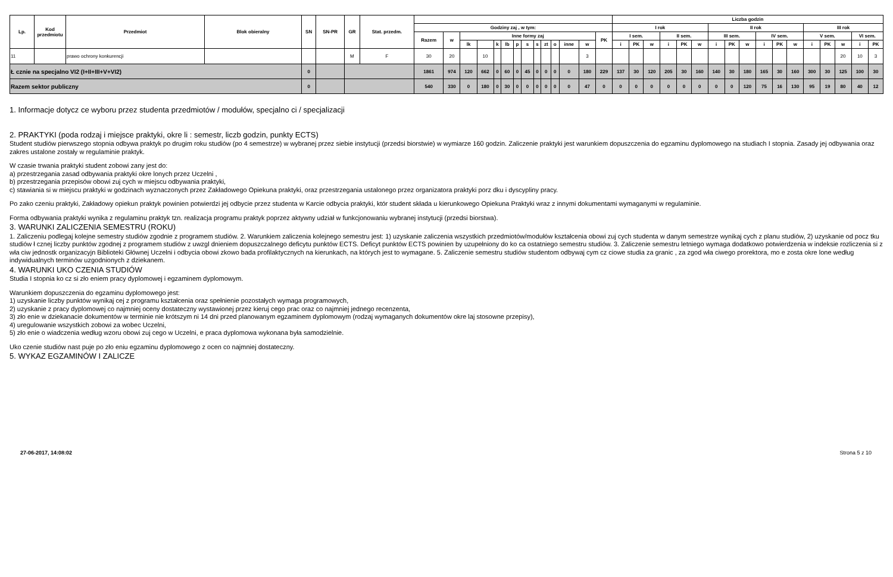| Lp. | Kod przedmiotu | Przedmiot | Blok obieralny | SN | SN-PR | GR | Stat. przedm. | | | | | | | | | | | | | | | Liczba godzin | | | | | | | | | | | | | | | | |
| --- | --- | --- | --- | --- | --- | --- | --- | --- | --- | --- | --- | --- | --- | --- | --- | --- | --- | --- | --- | --- | --- | --- | --- | --- | --- | --- | --- | --- | --- | --- | --- | --- | --- | --- | --- | --- | --- | --- |
| | | | | | | | | Godziny zaj , w tym: | | | | | | | | | | | | | | I rok | | | | | | II rok | | | | | | III rok | | | | |
| | | | | | | | | Razem | w | Inne formy zaj | | | | | | | | | | | PK | I sem. | | | II sem. | | | III sem. | | | IV sem. | | | V sem. | | | VI sem. | |
| | | | | | | | | | | lk | | k | lb | p | s | s | zt | o | inne | w | | i | PK | w | i | PK | w | i | PK | w | i | PK | w | i | PK | w | i | PK |
| 11 | | prawo ochrony konkurencji | | | | M | F | 30 | 20 | | 10 | | | | | | | | | 3 | | | | | | | | | | | | | | | | 20 | 10 | 3 |
| Ł cznie na specjalno VI2 (I+II+III+V+VI2) | | | | 0 | | | | 1861 | 974 | 120 | 662 | 0 | 60 | 0 | 45 | 0 | 0 | 0 | 0 | 180 | 229 | 137 | 30 | 120 | 205 | 30 | 160 | 140 | 30 | 180 | 165 | 30 | 160 | 300 | 30 | 125 | 100 | 30 |
| Razem sektor publiczny | | | | 0 | | | | 540 | 330 | 0 | 180 | 0 | 30 | 0 | 0 | 0 | 0 | 0 | 0 | 47 | 0 | 0 | 0 | 0 | 0 | 0 | 0 | 0 | 0 | 120 | 75 | 16 | 130 | 95 | 19 | 80 | 40 | 12 |
1. Informacje dotycz ce wyboru przez studenta przedmiotów / modułów, specjalno ci / specjalizacji
2. PRAKTYKI (poda rodzaj i miejsce praktyki, okre li : semestr, liczb godzin, punkty ECTS)
Student studiów pierwszego stopnia odbywa praktyk po drugim roku studiów (po 4 semestrze) w wybranej przez siebie instytucji (przedsi biorstwie) w wymiarze 160 godzin. Zaliczenie praktyki jest warunkiem dopuszczenia do egzaminu dyplomowego na studiach I stopnia. Zasady jej odbywania oraz zakres ustalone zostały w regulaminie praktyk.
W czasie trwania praktyki student zobowi zany jest do:
a) przestrzegania zasad odbywania praktyki okre lonych przez Uczelni ,
b) przestrzegania przepisów obowi zuj cych w miejscu odbywania praktyki,
c) stawiania si w miejscu praktyki w godzinach wyznaczonych przez Zakładowego Opiekuna praktyki, oraz przestrzegania ustalonego przez organizatora praktyki porz dku i dyscypliny pracy.
Po zako czeniu praktyki, Zakładowy opiekun praktyk powinien potwierdzi jej odbycie przez studenta w Karcie odbycia praktyki, któr student składa u kierunkowego Opiekuna Praktyki wraz z innymi dokumentami wymaganymi w regulaminie.
Forma odbywania praktyki wynika z regulaminu praktyk tzn. realizacja programu praktyk poprzez aktywny udział w funkcjonowaniu wybranej instytucji (przedsi biorstwa).
3. WARUNKI ZALICZENIA SEMESTRU (ROKU)
1. Zaliczeniu podlegaj kolejne semestry studiów zgodnie z programem studiów. 2. Warunkiem zaliczenia kolejnego semestru jest: 1) uzyskanie zaliczenia wszystkich przedmiotów/modułów kształcenia obowi zuj cych studenta w danym semestrze wynikaj cych z planu studiów, 2) uzyskanie od pocz tku studiów ł cznej liczby punktów zgodnej z programem studiów z uwzgl dnieniem dopuszczalnego deficytu punktów ECTS. Deficyt punktów ECTS powinien by uzupełniony do ko ca ostatniego semestru studiów. 3. Zaliczenie semestru letniego wymaga dodatkowo potwierdzenia w indeksie rozliczenia si z wła ciw jednostk organizacyjn Biblioteki Głównej Uczelni i odbycia obowi zkowo bada profilaktycznych na kierunkach, na których jest to wymagane. 5. Zaliczenie semestru studiów studentom odbywaj cym cz ciowe studia za granic , za zgod wła ciwego prorektora, mo e zosta okre lone według indywidualnych terminów uzgodnionych z dziekanem.
4. WARUNKI UKO CZENIA STUDIÓW
Studia I stopnia ko cz si zło eniem pracy dyplomowej i egzaminem dyplomowym.
Warunkiem dopuszczenia do egzaminu dyplomowego jest:
1) uzyskanie liczby punktów wynikaj cej z programu kształcenia oraz spełnienie pozostałych wymaga programowych,
2) uzyskanie z pracy dyplomowej co najmniej oceny dostateczny wystawionej przez kieruj cego prac oraz co najmniej jednego recenzenta,
3) zło enie w dziekanacie dokumentów w terminie nie krótszym ni 14 dni przed planowanym egzaminem dyplomowym (rodzaj wymaganych dokumentów okre laj stosowne przepisy),
4) uregulowanie wszystkich zobowi za wobec Uczelni,
5) zło enie o wiadczenia według wzoru obowi zuj cego w Uczelni, e praca dyplomowa wykonana była samodzielnie.
Uko czenie studiów nast puje po zło eniu egzaminu dyplomowego z ocen co najmniej dostateczny.
5. WYKAZ EGZAMINÓW I ZALICZE
27-06-2017, 14:08:02 Strona 5 z 10